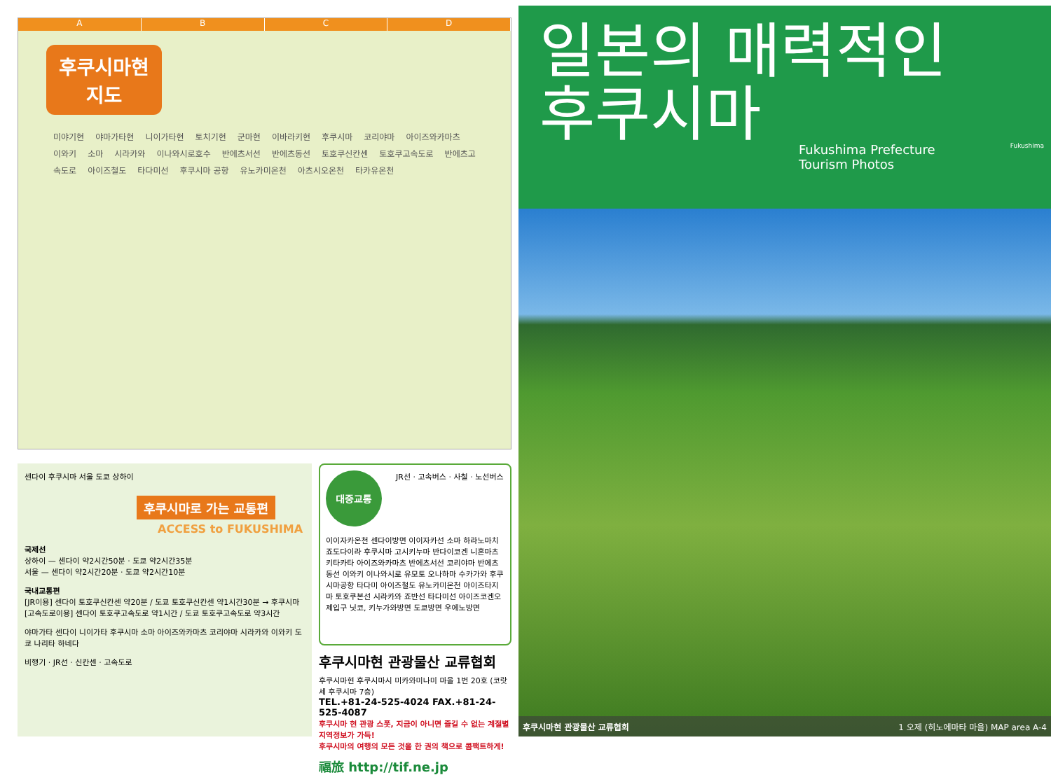ABCD
후쿠시마현
지도
미야기현 야마가타현 니이가타현 토치기현 군마현 이바라키현 후쿠시마 코리야마 아이즈와카마츠 이와키 소마 시라카와 이나와시로호수 반에츠서선 반에츠동선 토호쿠신칸센 토호쿠고속도로 반에츠고속도로 아이즈철도 타다미선 후쿠시마 공항 유노카미온천 아츠시오온천 타카유온천
센다이 후쿠시마 서울 도쿄 상하이
후쿠시마로 가는 교통편
ACCESS to FUKUSHIMA
국제선
상하이 — 센다이 약2시간50분 · 도쿄 약2시간35분
서울 — 센다이 약2시간20분 · 도쿄 약2시간10분
국내교통편
[JR이용] 센다이 토호쿠신칸센 약20분 / 도쿄 토호쿠신칸센 약1시간30분 → 후쿠시마
[고속도로이용] 센다이 토호쿠고속도로 약1시간 / 도쿄 토호쿠고속도로 약3시간
야마가타 센다이 니이가타 후쿠시마 소마 아이즈와카마츠 코리야마 시라카와 이와키 도쿄 나리타 하네다
비행기 · JR선 · 신칸센 · 고속도로
대중교통
JR선 · 고속버스 · 사철 · 노선버스
이이자카온천 센다이방면 이이자카선 소마 하라노마치 죠도다이라 후쿠시마 고시키누마 반다이코겐 니혼마츠 키타카타 아이즈와카마츠 반에츠서선 코리야마 반에츠동선 이와키 이나와시로 유모토 오나하마 수카가와 후쿠시마공항 타다미 아이즈철도 유노카미온천 아이즈타지마 토호쿠본선 시라카와 죠반선 타다미선 아이즈코겐오제입구 닛코, 키누가와방면 도쿄방면 우에노방면
후쿠시마현 관광물산 교류협회
후쿠시마현 후쿠시마시 미카와미나미 마을 1번 20호 (코랏세 후쿠시마 7층)
TEL.+81-24-525-4024 FAX.+81-24-525-4087
후쿠시마 현 관광 스폿, 지금이 아니면 즐길 수 없는 계절별 지역정보가 가득!
후쿠시마의 여행의 모든 것을 한 권의 책으로 콤팩트하게!
福旅 http://tif.ne.jp
일본의 매력적인
후쿠시마
Fukushima Prefecture
Tourism Photos
Fukushima
후쿠시마현 관광물산 교류협회 1 오제 (히노에마타 마을) MAP area A-4